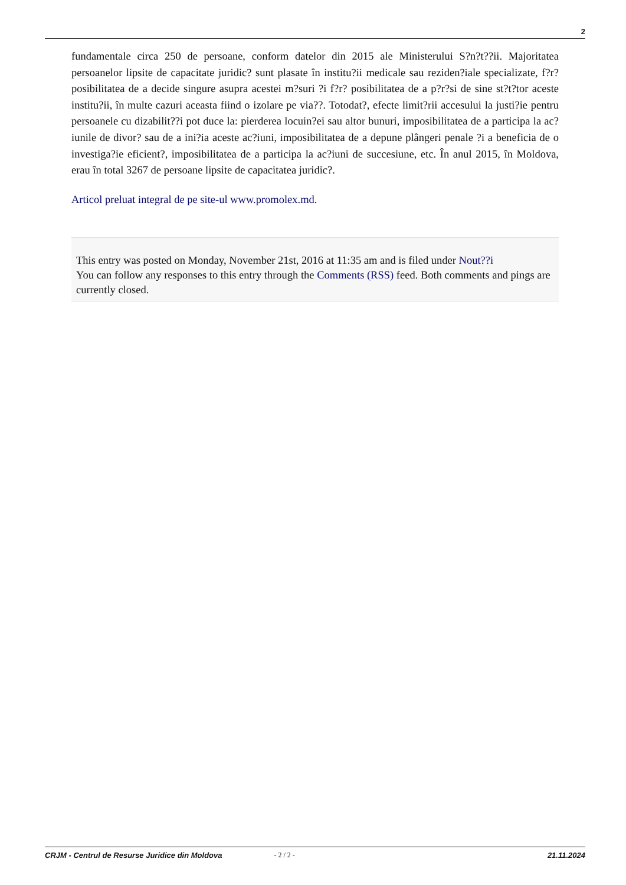2
fundamentale circa 250 de persoane, conform datelor din 2015 ale Ministerului S?n?t??ii. Majoritatea persoanelor lipsite de capacitate juridic? sunt plasate în institu?ii medicale sau reziden?iale specializate, f?r? posibilitatea de a decide singure asupra acestei m?suri ?i f?r? posibilitatea de a p?r?si de sine st?t?tor aceste institu?ii, în multe cazuri aceasta fiind o izolare pe via??. Totodat?, efecte limit?rii accesului la justi?ie pentru persoanele cu dizabilit??i pot duce la: pierderea locuin?ei sau altor bunuri, imposibilitatea de a participa la ac?iunile de divor? sau de a ini?ia aceste ac?iuni, imposibilitatea de a depune plângeri penale ?i a beneficia de o investiga?ie eficient?, imposibilitatea de a participa la ac?iuni de succesiune, etc. În anul 2015, în Moldova, erau în total 3267 de persoane lipsite de capacitatea juridic?.
Articol preluat integral de pe site-ul www.promolex.md.
This entry was posted on Monday, November 21st, 2016 at 11:35 am and is filed under Nout??i
You can follow any responses to this entry through the Comments (RSS) feed. Both comments and pings are currently closed.
CRJM - Centrul de Resurse Juridice din Moldova - 2 / 2 - 21.11.2024